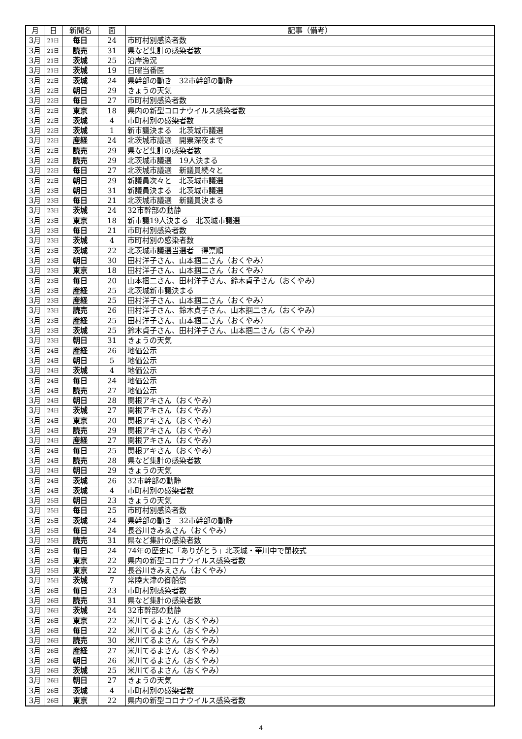| 月 | 日 | 新聞名 | 面 | 記事（備考） |
| --- | --- | --- | --- | --- |
| 3月 | 21日 | 毎日 | 24 | 市町村別感染者数 |
| 3月 | 21日 | 読売 | 31 | 県など集計の感染者数 |
| 3月 | 21日 | 茨城 | 25 | 沿岸漁況 |
| 3月 | 21日 | 茨城 | 19 | 日曜当番医 |
| 3月 | 22日 | 茨城 | 24 | 県幹部の動き 32市幹部の動静 |
| 3月 | 22日 | 朝日 | 29 | きょうの天気 |
| 3月 | 22日 | 毎日 | 27 | 市町村別感染者数 |
| 3月 | 22日 | 東京 | 18 | 県内の新型コロナウイルス感染者数 |
| 3月 | 22日 | 茨城 | 4 | 市町村別の感染者数 |
| 3月 | 22日 | 茨城 | 1 | 新市議決まる 北茨城市議選 |
| 3月 | 22日 | 産経 | 24 | 北茨城市議選 開票深夜まで |
| 3月 | 22日 | 読売 | 29 | 県など集計の感染者数 |
| 3月 | 22日 | 読売 | 29 | 北茨城市議選 19人決まる |
| 3月 | 22日 | 毎日 | 27 | 北茨城市議選 新議員続々と |
| 3月 | 22日 | 朝日 | 29 | 新議員次々と 北茨城市議選 |
| 3月 | 23日 | 朝日 | 31 | 新議員決まる 北茨城市議選 |
| 3月 | 23日 | 毎日 | 21 | 北茨城市議選 新議員決まる |
| 3月 | 23日 | 茨城 | 24 | 32市幹部の動静 |
| 3月 | 23日 | 東京 | 18 | 新市議19人決まる 北茨城市議選 |
| 3月 | 23日 | 毎日 | 21 | 市町村別感染者数 |
| 3月 | 23日 | 茨城 | 4 | 市町村別の感染者数 |
| 3月 | 23日 | 茨城 | 22 | 北茨城市議選当選者 得票順 |
| 3月 | 23日 | 朝日 | 30 | 田村洋子さん、山本掴二さん（おくやみ） |
| 3月 | 23日 | 東京 | 18 | 田村洋子さん、山本掴二さん（おくやみ） |
| 3月 | 23日 | 毎日 | 20 | 山本掴二さん、田村洋子さん、鈴木貞子さん（おくやみ） |
| 3月 | 23日 | 産経 | 25 | 北茨城新市議決まる |
| 3月 | 23日 | 産経 | 25 | 田村洋子さん、山本掴二さん（おくやみ） |
| 3月 | 23日 | 読売 | 26 | 田村洋子さん、鈴木貞子さん、山本掴二さん（おくやみ） |
| 3月 | 23日 | 産経 | 25 | 田村洋子さん、山本掴二さん（おくやみ） |
| 3月 | 23日 | 茨城 | 25 | 鈴木貞子さん、田村洋子さん、山本掴二さん（おくやみ） |
| 3月 | 23日 | 朝日 | 31 | きょうの天気 |
| 3月 | 24日 | 産経 | 26 | 地価公示 |
| 3月 | 24日 | 朝日 | 5 | 地価公示 |
| 3月 | 24日 | 茨城 | 4 | 地価公示 |
| 3月 | 24日 | 毎日 | 24 | 地価公示 |
| 3月 | 24日 | 読売 | 27 | 地価公示 |
| 3月 | 24日 | 朝日 | 28 | 関根アキさん（おくやみ） |
| 3月 | 24日 | 茨城 | 27 | 関根アキさん（おくやみ） |
| 3月 | 24日 | 東京 | 20 | 関根アキさん（おくやみ） |
| 3月 | 24日 | 読売 | 29 | 関根アキさん（おくやみ） |
| 3月 | 24日 | 産経 | 27 | 関根アキさん（おくやみ） |
| 3月 | 24日 | 毎日 | 25 | 関根アキさん（おくやみ） |
| 3月 | 24日 | 読売 | 28 | 県など集計の感染者数 |
| 3月 | 24日 | 朝日 | 29 | きょうの天気 |
| 3月 | 24日 | 茨城 | 26 | 32市幹部の動静 |
| 3月 | 24日 | 茨城 | 4 | 市町村別の感染者数 |
| 3月 | 25日 | 朝日 | 23 | きょうの天気 |
| 3月 | 25日 | 毎日 | 25 | 市町村別感染者数 |
| 3月 | 25日 | 茨城 | 24 | 県幹部の動き 32市幹部の動静 |
| 3月 | 25日 | 毎日 | 24 | 長谷川きみゑさん（おくやみ） |
| 3月 | 25日 | 読売 | 31 | 県など集計の感染者数 |
| 3月 | 25日 | 毎日 | 24 | 74年の歴史に「ありがとう」北茨城・華川中で閉校式 |
| 3月 | 25日 | 東京 | 22 | 県内の新型コロナウイルス感染者数 |
| 3月 | 25日 | 東京 | 22 | 長谷川きみえさん（おくやみ） |
| 3月 | 25日 | 茨城 | 7 | 常陸大津の御船祭 |
| 3月 | 26日 | 毎日 | 23 | 市町村別感染者数 |
| 3月 | 26日 | 読売 | 31 | 県など集計の感染者数 |
| 3月 | 26日 | 茨城 | 24 | 32市幹部の動静 |
| 3月 | 26日 | 東京 | 22 | 米川てるよさん（おくやみ） |
| 3月 | 26日 | 毎日 | 22 | 米川てるよさん（おくやみ） |
| 3月 | 26日 | 読売 | 30 | 米川てるよさん（おくやみ） |
| 3月 | 26日 | 産経 | 27 | 米川てるよさん（おくやみ） |
| 3月 | 26日 | 朝日 | 26 | 米川てるよさん（おくやみ） |
| 3月 | 26日 | 茨城 | 25 | 米川てるよさん（おくやみ） |
| 3月 | 26日 | 朝日 | 27 | きょうの天気 |
| 3月 | 26日 | 茨城 | 4 | 市町村別の感染者数 |
| 3月 | 26日 | 東京 | 22 | 県内の新型コロナウイルス感染者数 |
4